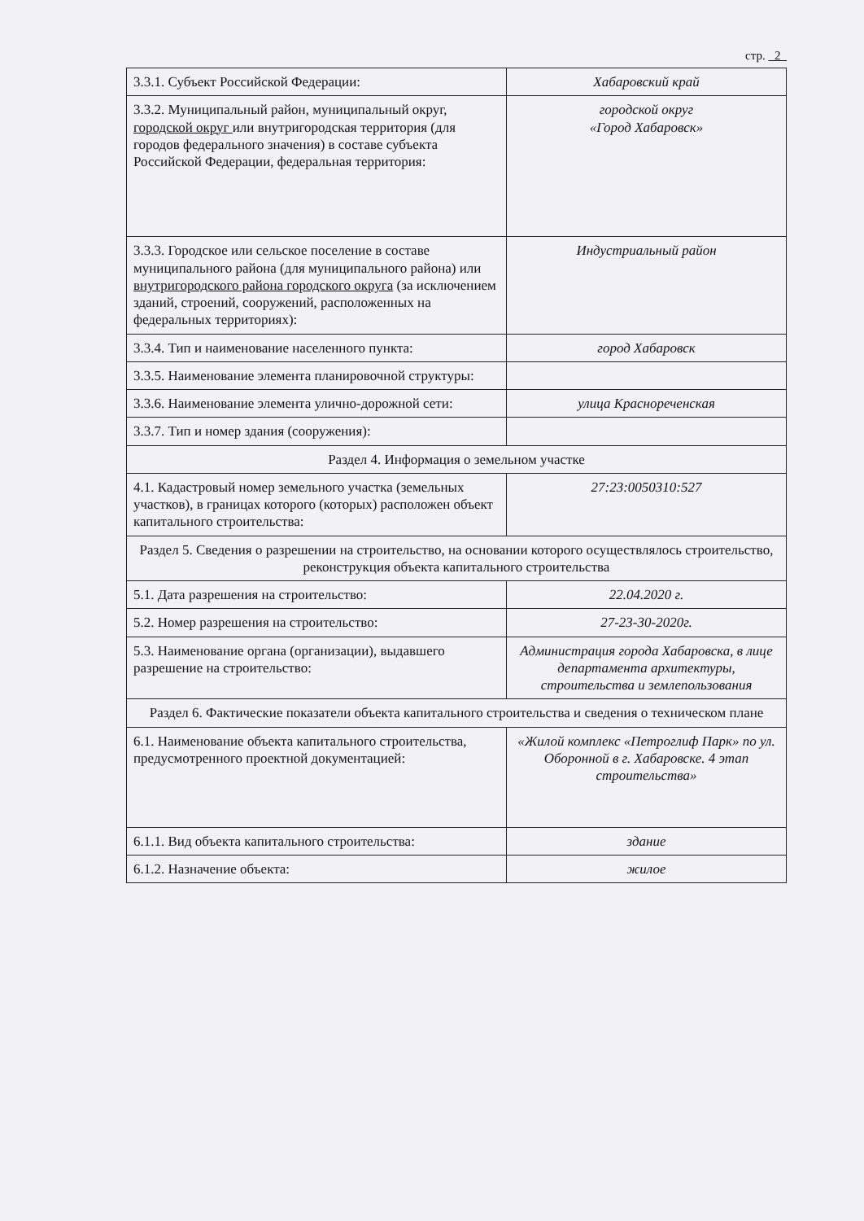стр. 2
| 3.3.1. Субъект Российской Федерации: | Хабаровский край |
| 3.3.2. Муниципальный район, муниципальный округ, городской округ или внутригородская территория (для городов федерального значения) в составе субъекта Российской Федерации, федеральная территория: | городской округ «Город Хабаровск» |
| 3.3.3. Городское или сельское поселение в составе муниципального района (для муниципального района) или внутригородского района городского округа (за исключением зданий, строений, сооружений, расположенных на федеральных территориях): | Индустриальный район |
| 3.3.4. Тип и наименование населенного пункта: | город Хабаровск |
| 3.3.5. Наименование элемента планировочной структуры: | |
| 3.3.6. Наименование элемента улично-дорожной сети: | улица Краснореченская |
| 3.3.7. Тип и номер здания (сооружения): | |
| Раздел 4. Информация о земельном участке | |
| 4.1. Кадастровый номер земельного участка (земельных участков), в границах которого (которых) расположен объект капитального строительства: | 27:23:0050310:527 |
| Раздел 5. Сведения о разрешении на строительство, на основании которого осуществлялось строительство, реконструкция объекта капитального строительства | |
| 5.1. Дата разрешения на строительство: | 22.04.2020 г. |
| 5.2. Номер разрешения на строительство: | 27-23-30-2020г. |
| 5.3. Наименование органа (организации), выдавшего разрешение на строительство: | Администрация города Хабаровска, в лице департамента архитектуры, строительства и землепользования |
| Раздел 6. Фактические показатели объекта капитального строительства и сведения о техническом плане | |
| 6.1. Наименование объекта капитального строительства, предусмотренного проектной документацией: | «Жилой комплекс «Петроглиф Парк» по ул. Оборонной в г. Хабаровске. 4 этап строительства» |
| 6.1.1. Вид объекта капитального строительства: | здание |
| 6.1.2. Назначение объекта: | жилое |